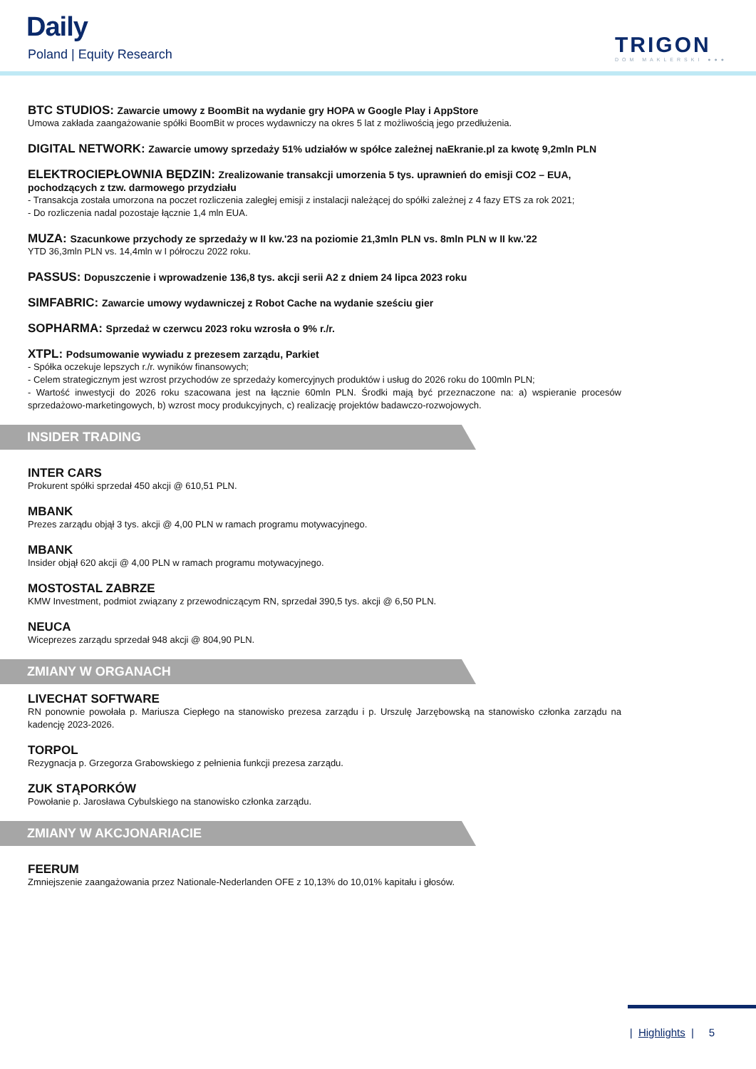Daily
Poland | Equity Research TRIGON
DOM MAKLERSKI ●●●
BTC STUDIOS: Zawarcie umowy z BoomBit na wydanie gry HOPA w Google Play i AppStore
Umowa zakłada zaangażowanie spółki BoomBit w proces wydawniczy na okres 5 lat z możliwością jego przedłużenia.
DIGITAL NETWORK: Zawarcie umowy sprzedaży 51% udziałów w spółce zależnej naEkranie.pl za kwotę 9,2mln PLN
ELEKTROCIEPŁOWNIA BĘDZIN: Zrealizowanie transakcji umorzenia 5 tys. uprawnień do emisji CO2 – EUA, pochodzących z tzw. darmowego przydziału
- Transakcja została umorzona na poczet rozliczenia zaległej emisji z instalacji należącej do spółki zależnej z 4 fazy ETS za rok 2021;
- Do rozliczenia nadal pozostaje łącznie 1,4 mln EUA.
MUZA: Szacunkowe przychody ze sprzedaży w II kw.'23 na poziomie 21,3mln PLN vs. 8mln PLN w II kw.'22
YTD 36,3mln PLN vs. 14,4mln w I półroczu 2022 roku.
PASSUS: Dopuszczenie i wprowadzenie 136,8 tys. akcji serii A2 z dniem 24 lipca 2023 roku
SIMFABRIC: Zawarcie umowy wydawniczej z Robot Cache na wydanie sześciu gier
SOPHARMA: Sprzedaż w czerwcu 2023 roku wzrosła o 9% r./r.
XTPL: Podsumowanie wywiadu z prezesem zarządu, Parkiet
- Spółka oczekuje lepszych r./r. wyników finansowych;
- Celem strategicznym jest wzrost przychodów ze sprzedaży komercyjnych produktów i usług do 2026 roku do 100mln PLN;
- Wartość inwestycji do 2026 roku szacowana jest na łącznie 60mln PLN. Środki mają być przeznaczone na: a) wspieranie procesów sprzedażowo-marketingowych, b) wzrost mocy produkcyjnych, c) realizację projektów badawczo-rozwojowych.
INSIDER TRADING
INTER CARS
Prokurent spółki sprzedał 450 akcji @ 610,51 PLN.
MBANK
Prezes zarządu objął 3 tys. akcji @ 4,00 PLN w ramach programu motywacyjnego.
MBANK
Insider objął 620 akcji @ 4,00 PLN w ramach programu motywacyjnego.
MOSTOSTAL ZABRZE
KMW Investment, podmiot związany z przewodniczącym RN, sprzedał 390,5 tys. akcji @ 6,50 PLN.
NEUCA
Wiceprezes zarządu sprzedał 948 akcji @ 804,90 PLN.
ZMIANY W ORGANACH
LIVECHAT SOFTWARE
RN ponownie powołała p. Mariusza Ciepłego na stanowisko prezesa zarządu i p. Urszulę Jarzębowską na stanowisko członka zarządu na kadencję 2023-2026.
TORPOL
Rezygnacja p. Grzegorza Grabowskiego z pełnienia funkcji prezesa zarządu.
ZUK STĄPORKÓW
Powołanie p. Jarosława Cybulskiego na stanowisko członka zarządu.
ZMIANY W AKCJONARIACIE
FEERUM
Zmniejszenie zaangażowania przez Nationale-Nederlanden OFE z 10,13% do 10,01% kapitału i głosów.
| Highlights | 5